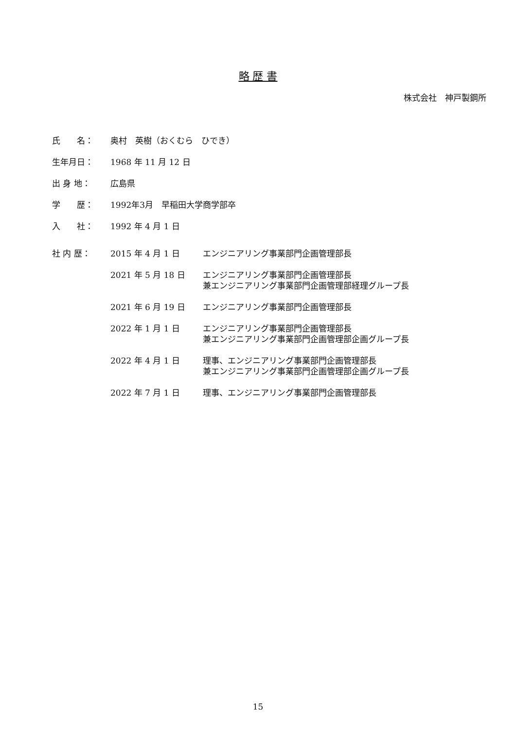略 歴 書
株式会社　神戸製鋼所
氏　　名： 奥村　英樹（おくむら　ひでき）
生年月日： 1968 年 11 月 12 日
出 身 地： 広島県
学　　歴： 1992年3月　早稲田大学商学部卒
入　　社： 1992 年 4 月 1 日
社 内 歴： 2015 年 4 月 1 日 エンジニアリング事業部門企画管理部長
2021 年 5 月 18 日 エンジニアリング事業部門企画管理部長
兼エンジニアリング事業部門企画管理部経理グループ長
2021 年 6 月 19 日 エンジニアリング事業部門企画管理部長
2022 年 1 月 1 日 エンジニアリング事業部門企画管理部長
兼エンジニアリング事業部門企画管理部企画グループ長
2022 年 4 月 1 日 理事、エンジニアリング事業部門企画管理部長
兼エンジニアリング事業部門企画管理部企画グループ長
2022 年 7 月 1 日 理事、エンジニアリング事業部門企画管理部長
15